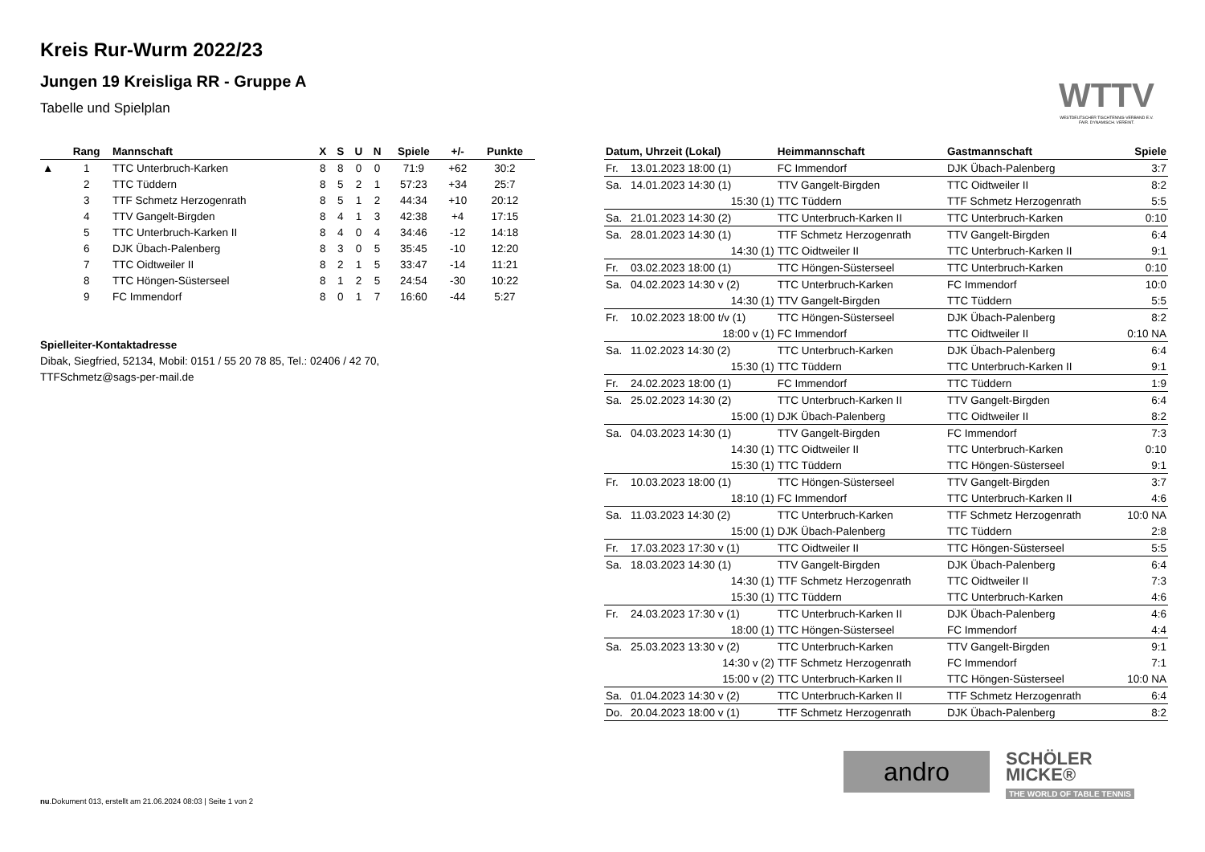Kreis Rur-Wurm 2022/23
Jungen 19 Kreisliga RR - Gruppe A
Tabelle und Spielplan
WTTV
WESTDEUTSCHER TISCHTENNIS-VERBAND E.V.
FAIR. DYNAMISCH. VEREINT.
| | Rang | Mannschaft | X | S | U | N | Spiele | +/- | Punkte |
| --- | --- | --- | --- | --- | --- | --- | --- | --- | --- |
| ▲ | 1 | TTC Unterbruch-Karken | 8 | 8 | 0 | 0 | 71:9 | +62 | 30:2 |
| | 2 | TTC Tüddern | 8 | 5 | 2 | 1 | 57:23 | +34 | 25:7 |
| | 3 | TTF Schmetz Herzogenrath | 8 | 5 | 1 | 2 | 44:34 | +10 | 20:12 |
| | 4 | TTV Gangelt-Birgden | 8 | 4 | 1 | 3 | 42:38 | +4 | 17:15 |
| | 5 | TTC Unterbruch-Karken II | 8 | 4 | 0 | 4 | 34:46 | -12 | 14:18 |
| | 6 | DJK Übach-Palenberg | 8 | 3 | 0 | 5 | 35:45 | -10 | 12:20 |
| | 7 | TTC Oidtweiler II | 8 | 2 | 1 | 5 | 33:47 | -14 | 11:21 |
| | 8 | TTC Höngen-Süsterseel | 8 | 1 | 2 | 5 | 24:54 | -30 | 10:22 |
| | 9 | FC Immendorf | 8 | 0 | 1 | 7 | 16:60 | -44 | 5:27 |
Spielleiter-Kontaktadresse
Dibak, Siegfried, 52134, Mobil: 0151 / 55 20 78 85, Tel.: 02406 / 42 70, TTFSchmetz@sags-per-mail.de
| Datum, Uhrzeit (Lokal) | | Heimmannschaft | Gastmannschaft | Spiele |
| --- | --- | --- | --- | --- |
| Fr. | 13.01.2023 18:00 (1) | FC Immendorf | DJK Übach-Palenberg | 3:7 |
| Sa. | 14.01.2023 14:30 (1) | TTV Gangelt-Birgden | TTC Oidtweiler II | 8:2 |
| | 15:30 (1) | TTC Tüddern | TTF Schmetz Herzogenrath | 5:5 |
| Sa. | 21.01.2023 14:30 (2) | TTC Unterbruch-Karken II | TTC Unterbruch-Karken | 0:10 |
| Sa. | 28.01.2023 14:30 (1) | TTF Schmetz Herzogenrath | TTV Gangelt-Birgden | 6:4 |
| | 14:30 (1) | TTC Oidtweiler II | TTC Unterbruch-Karken II | 9:1 |
| Fr. | 03.02.2023 18:00 (1) | TTC Höngen-Süsterseel | TTC Unterbruch-Karken | 0:10 |
| Sa. | 04.02.2023 14:30 v (2) | TTC Unterbruch-Karken | FC Immendorf | 10:0 |
| | 14:30 (1) | TTV Gangelt-Birgden | TTC Tüddern | 5:5 |
| Fr. | 10.02.2023 18:00 t/v (1) | TTC Höngen-Süsterseel | DJK Übach-Palenberg | 8:2 |
| | 18:00 v (1) | FC Immendorf | TTC Oidtweiler II | 0:10 NA |
| Sa. | 11.02.2023 14:30 (2) | TTC Unterbruch-Karken | DJK Übach-Palenberg | 6:4 |
| | 15:30 (1) | TTC Tüddern | TTC Unterbruch-Karken II | 9:1 |
| Fr. | 24.02.2023 18:00 (1) | FC Immendorf | TTC Tüddern | 1:9 |
| Sa. | 25.02.2023 14:30 (2) | TTC Unterbruch-Karken II | TTV Gangelt-Birgden | 6:4 |
| | 15:00 (1) | DJK Übach-Palenberg | TTC Oidtweiler II | 8:2 |
| Sa. | 04.03.2023 14:30 (1) | TTV Gangelt-Birgden | FC Immendorf | 7:3 |
| | 14:30 (1) | TTC Oidtweiler II | TTC Unterbruch-Karken | 0:10 |
| | 15:30 (1) | TTC Tüddern | TTC Höngen-Süsterseel | 9:1 |
| Fr. | 10.03.2023 18:00 (1) | TTC Höngen-Süsterseel | TTV Gangelt-Birgden | 3:7 |
| | 18:10 (1) | FC Immendorf | TTC Unterbruch-Karken II | 4:6 |
| Sa. | 11.03.2023 14:30 (2) | TTC Unterbruch-Karken | TTF Schmetz Herzogenrath | 10:0 NA |
| | 15:00 (1) | DJK Übach-Palenberg | TTC Tüddern | 2:8 |
| Fr. | 17.03.2023 17:30 v (1) | TTC Oidtweiler II | TTC Höngen-Süsterseel | 5:5 |
| Sa. | 18.03.2023 14:30 (1) | TTV Gangelt-Birgden | DJK Übach-Palenberg | 6:4 |
| | 14:30 (1) | TTF Schmetz Herzogenrath | TTC Oidtweiler II | 7:3 |
| | 15:30 (1) | TTC Tüddern | TTC Unterbruch-Karken | 4:6 |
| Fr. | 24.03.2023 17:30 v (1) | TTC Unterbruch-Karken II | DJK Übach-Palenberg | 4:6 |
| | 18:00 (1) | TTC Höngen-Süsterseel | FC Immendorf | 4:4 |
| Sa. | 25.03.2023 13:30 v (2) | TTC Unterbruch-Karken | TTV Gangelt-Birgden | 9:1 |
| | 14:30 v (2) | TTF Schmetz Herzogenrath | FC Immendorf | 7:1 |
| | 15:00 v (2) | TTC Unterbruch-Karken II | TTC Höngen-Süsterseel | 10:0 NA |
| Sa. | 01.04.2023 14:30 v (2) | TTC Unterbruch-Karken II | TTF Schmetz Herzogenrath | 6:4 |
| Do. | 20.04.2023 18:00 v (1) | TTF Schmetz Herzogenrath | DJK Übach-Palenberg | 8:2 |
andro
SCHÖLER
MICKE®
THE WORLD OF TABLE TENNIS
nu.Dokument 013, erstellt am 21.06.2024 08:03 | Seite 1 von 2